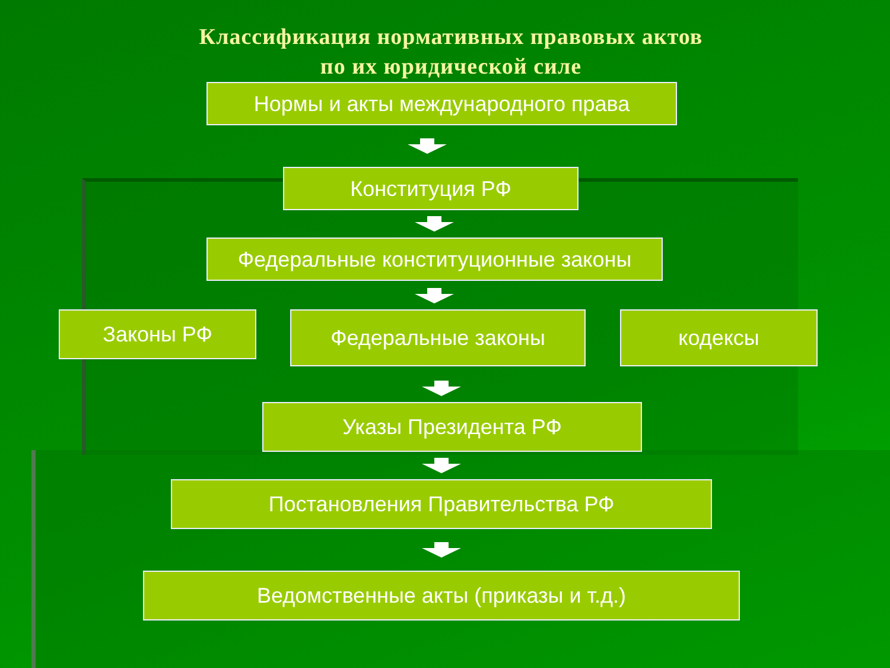Классификация нормативных правовых актов
по их юридической силе
Нормы и акты международного права
Конституция РФ
Федеральные конституционные законы
Законы РФ
Федеральные законы кодексы
Указы Президента РФ
Постановления Правительства РФ
Ведомственные акты (приказы и т.д.)